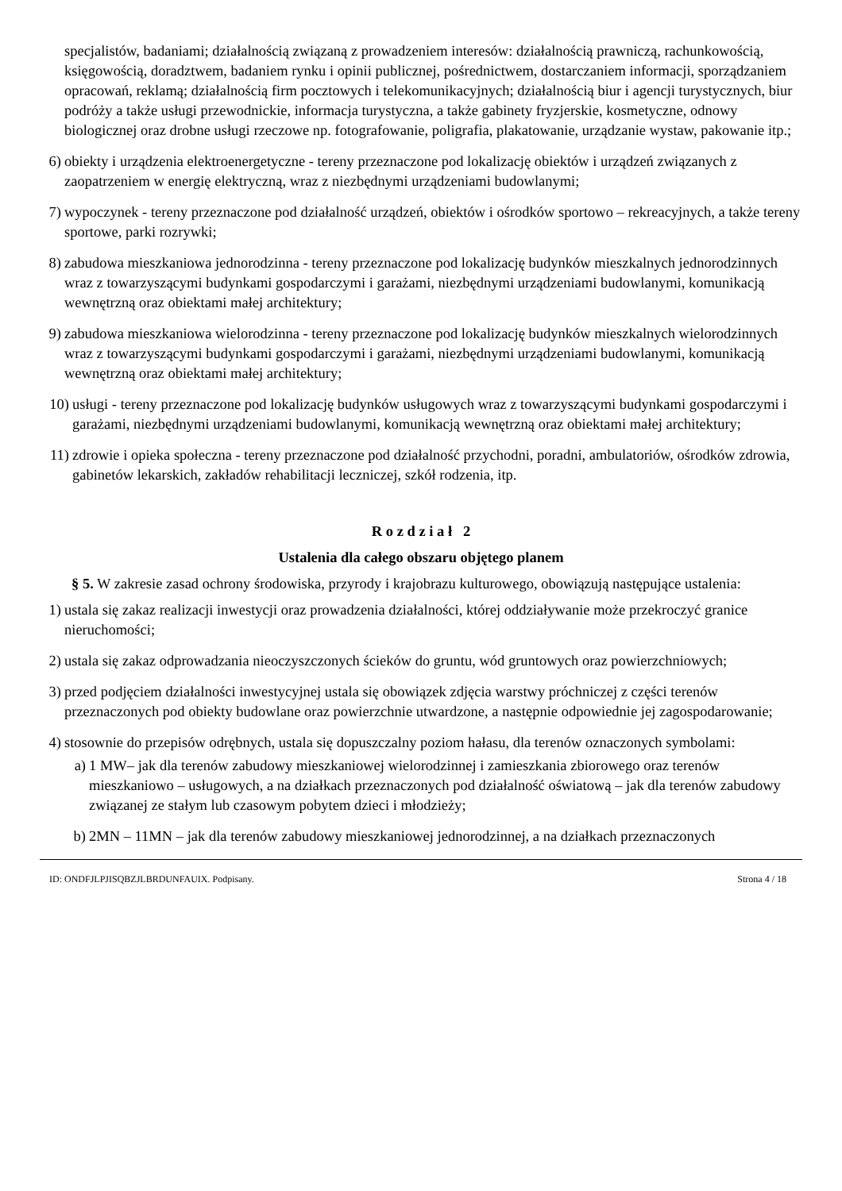specjalistów, badaniami; działalnością związaną z prowadzeniem interesów: działalnością prawniczą, rachunkowością, księgowością, doradztwem, badaniem rynku i opinii publicznej, pośrednictwem, dostarczaniem informacji, sporządzaniem opracowań, reklamą; działalnością firm pocztowych i telekomunikacyjnych; działalnością biur i agencji turystycznych, biur podróży a także usługi przewodnickie, informacja turystyczna, a także gabinety fryzjerskie, kosmetyczne, odnowy biologicznej oraz drobne usługi rzeczowe np. fotografowanie, poligrafia, plakatowanie, urządzanie wystaw, pakowanie itp.;
6) obiekty i urządzenia elektroenergetyczne - tereny przeznaczone pod lokalizację obiektów i urządzeń związanych z zaopatrzeniem w energię elektryczną, wraz z niezbędnymi urządzeniami budowlanymi;
7) wypoczynek - tereny przeznaczone pod działalność urządzeń, obiektów i ośrodków sportowo – rekreacyjnych, a także tereny sportowe, parki rozrywki;
8) zabudowa mieszkaniowa jednorodzinna - tereny przeznaczone pod lokalizację budynków mieszkalnych jednorodzinnych wraz z towarzyszącymi budynkami gospodarczymi i garażami, niezbędnymi urządzeniami budowlanymi, komunikacją wewnętrzną oraz obiektami małej architektury;
9) zabudowa mieszkaniowa wielorodzinna - tereny przeznaczone pod lokalizację budynków mieszkalnych wielorodzinnych wraz z towarzyszącymi budynkami gospodarczymi i garażami, niezbędnymi urządzeniami budowlanymi, komunikacją wewnętrzną oraz obiektami małej architektury;
10) usługi - tereny przeznaczone pod lokalizację budynków usługowych wraz z towarzyszącymi budynkami gospodarczymi i garażami, niezbędnymi urządzeniami budowlanymi, komunikacją wewnętrzną oraz obiektami małej architektury;
11) zdrowie i opieka społeczna - tereny przeznaczone pod działalność przychodni, poradni, ambulatoriów, ośrodków zdrowia, gabinetów lekarskich, zakładów rehabilitacji leczniczej, szkół rodzenia, itp.
R o z d z i a ł 2
Ustalenia dla całego obszaru objętego planem
§ 5. W zakresie zasad ochrony środowiska, przyrody i krajobrazu kulturowego, obowiązują następujące ustalenia:
1) ustala się zakaz realizacji inwestycji oraz prowadzenia działalności, której oddziaływanie może przekroczyć granice nieruchomości;
2) ustala się zakaz odprowadzania nieoczyszczonych ścieków do gruntu, wód gruntowych oraz powierzchniowych;
3) przed podjęciem działalności inwestycyjnej ustala się obowiązek zdjęcia warstwy próchniczej z części terenów przeznaczonych pod obiekty budowlane oraz powierzchnie utwardzone, a następnie odpowiednie jej zagospodarowanie;
4) stosownie do przepisów odrębnych, ustala się dopuszczalny poziom hałasu, dla terenów oznaczonych symbolami:
a) 1 MW– jak dla terenów zabudowy mieszkaniowej wielorodzinnej i zamieszkania zbiorowego oraz terenów mieszkaniowo – usługowych, a na działkach przeznaczonych pod działalność oświatową – jak dla terenów zabudowy związanej ze stałym lub czasowym pobytem dzieci i młodzieży;
b) 2MN – 11MN – jak dla terenów zabudowy mieszkaniowej jednorodzinnej, a na działkach przeznaczonych
ID: ONDFJLPJISQBZJLBRDUNFAUIX. Podpisany. Strona 4 / 18